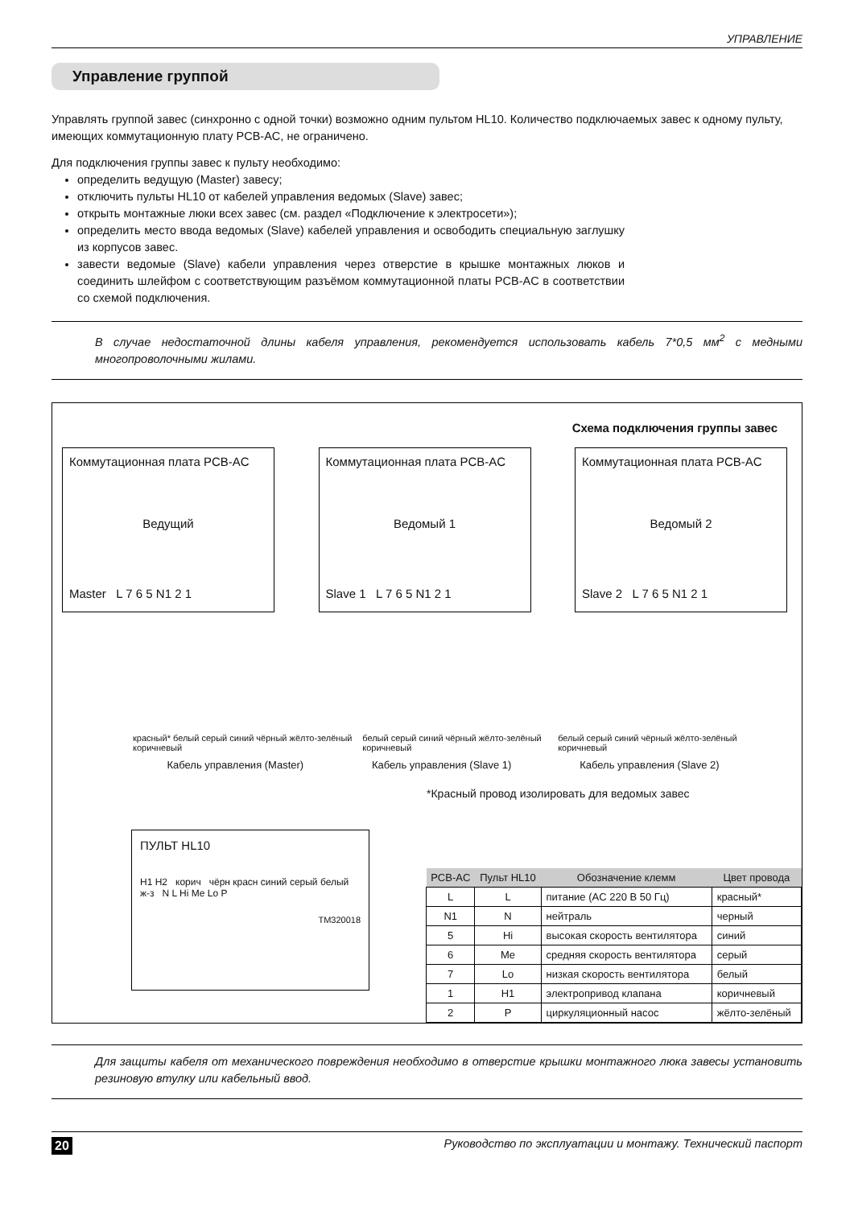УПРАВЛЕНИЕ
Управление группой
Управлять группой завес (синхронно с одной точки) возможно одним пультом HL10. Количество подключаемых завес к одному пульту, имеющих коммутационную плату PCB-AC, не ограничено.
Для подключения группы завес к пульту необходимо:
определить ведущую (Master) завесу;
отключить пульты HL10 от кабелей управления ведомых (Slave) завес;
открыть монтажные люки всех завес (см. раздел «Подключение к электросети»);
определить место ввода ведомых (Slave) кабелей управления и освободить специальную заглушку из корпусов завес.
завести ведомые (Slave) кабели управления через отверстие в крышке монтажных люков и соединить шлейфом с соответствующим разъёмом коммутационной платы PCB-AC в соответствии со схемой подключения.
В случае недостаточной длины кабеля управления, рекомендуется использовать кабель 7*0,5 мм<sup>2</sup> с медными многопроволочными жилами.
Схема подключения группы завес
Коммутационная плата PCB-AC
Ведущий
Master L 7 6 5 N1 2 1
Коммутационная плата PCB-AC
Ведомый 1
Slave 1 L 7 6 5 N1 2 1
Коммутационная плата PCB-AC
Ведомый 2
Slave 2 L 7 6 5 N1 2 1
красный* белый серый синий чёрный жёлто-зелёный коричневый белый серый синий чёрный жёлто-зелёный коричневый белый серый синий чёрный жёлто-зелёный коричневый
Кабель управления (Master) Кабель управления (Slave 1) Кабель управления (Slave 2)
*Красный провод изолировать для ведомых завес
ПУЛЬТ HL10
H1 H2 корич чёрн красн синий серый белый ж-з N L Hi Me Lo P
TM320018
| PCB-AC | Пульт HL10 | Обозначение клемм | Цвет провода |
| --- | --- | --- | --- |
| L | L | питание (AC 220 В 50 Гц) | красный* |
| N1 | N | нейтраль | черный |
| 5 | Hi | высокая скорость вентилятора | синий |
| 6 | Me | средняя скорость вентилятора | серый |
| 7 | Lo | низкая скорость вентилятора | белый |
| 1 | H1 | электропривод клапана | коричневый |
| 2 | P | циркуляционный насос | жёлто-зелёный |
Для защиты кабеля от механического повреждения необходимо в отверстие крышки монтажного люка завесы установить резиновую втулку или кабельный ввод.
20 Руководство по эксплуатации и монтажу. Технический паспорт